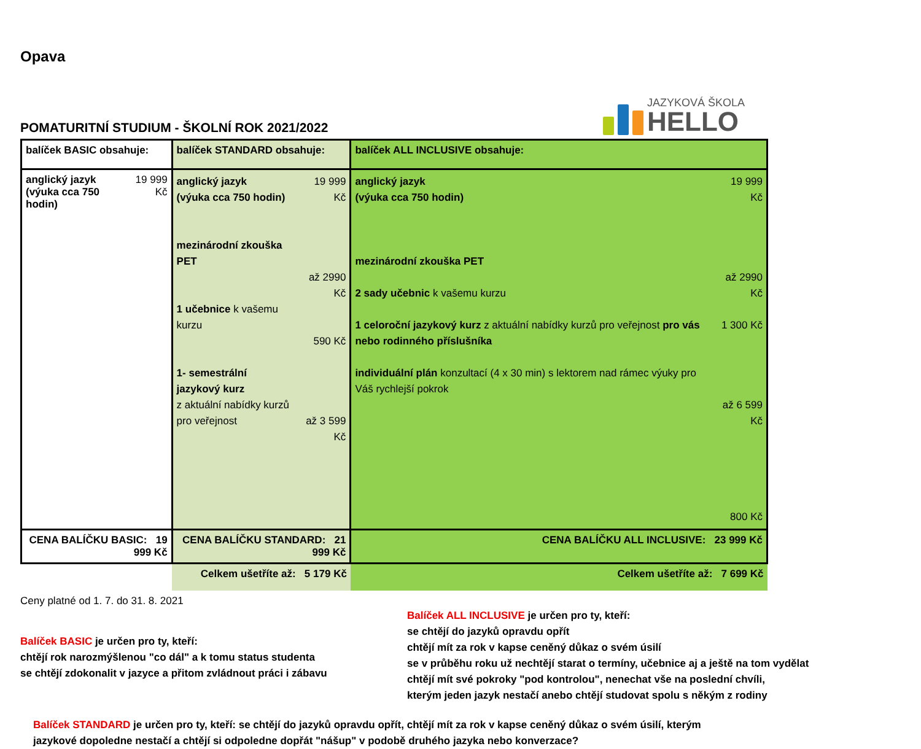Opava
POMATURITNÍ STUDIUM - ŠKOLNÍ ROK 2021/2022
JAZYKOVÁ ŠKOLA
HELLO
| balíček BASIC obsahuje: | | balíček STANDARD obsahuje: | | balíček ALL INCLUSIVE obsahuje: | |
| anglický jazyk (výuka cca 750 hodin) | 19 999 Kč | anglický jazyk (výuka cca 750 hodin) mezinárodní zkouška PET 1 učebnice k vašemu kurzu 1- semestrální jazykový kurz z aktuální nabídky kurzů pro veřejnost | 19 999 Kč až 2990 Kč 590 Kč až 3 599 Kč | anglický jazyk (výuka cca 750 hodin) mezinárodní zkouška PET 2 sady učebnic k vašemu kurzu 1 celoroční jazykový kurz z aktuální nabídky kurzů pro veřejnost pro vás nebo rodinného příslušníka individuální plán konzultací (4 x 30 min) s lektorem nad rámec výuky pro Váš rychlejší pokrok | 19 999 Kč až 2990 Kč 1 300 Kč až 6 599 Kč 800 Kč |
| CENA BALÍČKU BASIC: 19 999 Kč | | CENA BALÍČKU STANDARD: 21 999 Kč | | CENA BALÍČKU ALL INCLUSIVE: 23 999 Kč | |
| | | Celkem ušetříte až: 5 179 Kč | | Celkem ušetříte až: 7 699 Kč | |
Ceny platné od 1. 7. do 31. 8. 2021
Balíček BASIC je určen pro ty, kteří:
chtějí rok narozmýšlenou "co dál" a k tomu status studenta
se chtějí zdokonalit v jazyce a přitom zvládnout práci i zábavu
Balíček ALL INCLUSIVE je určen pro ty, kteří:
se chtějí do jazyků opravdu opřít
chtějí mít za rok v kapse ceněný důkaz o svém úsilí
se v průběhu roku už nechtějí starat o termíny, učebnice aj a ještě na tom vydělat
chtějí mít své pokroky "pod kontrolou", nenechat vše na poslední chvíli,
kterým jeden jazyk nestačí anebo chtějí studovat spolu s někým z rodiny
Balíček STANDARD je určen pro ty, kteří: se chtějí do jazyků opravdu opřít, chtějí mít za rok v kapse ceněný důkaz o svém úsilí, kterým jazykové dopoledne nestačí a chtějí si odpoledne dopřát "nášup" v podobě druhého jazyka nebo konverzace?